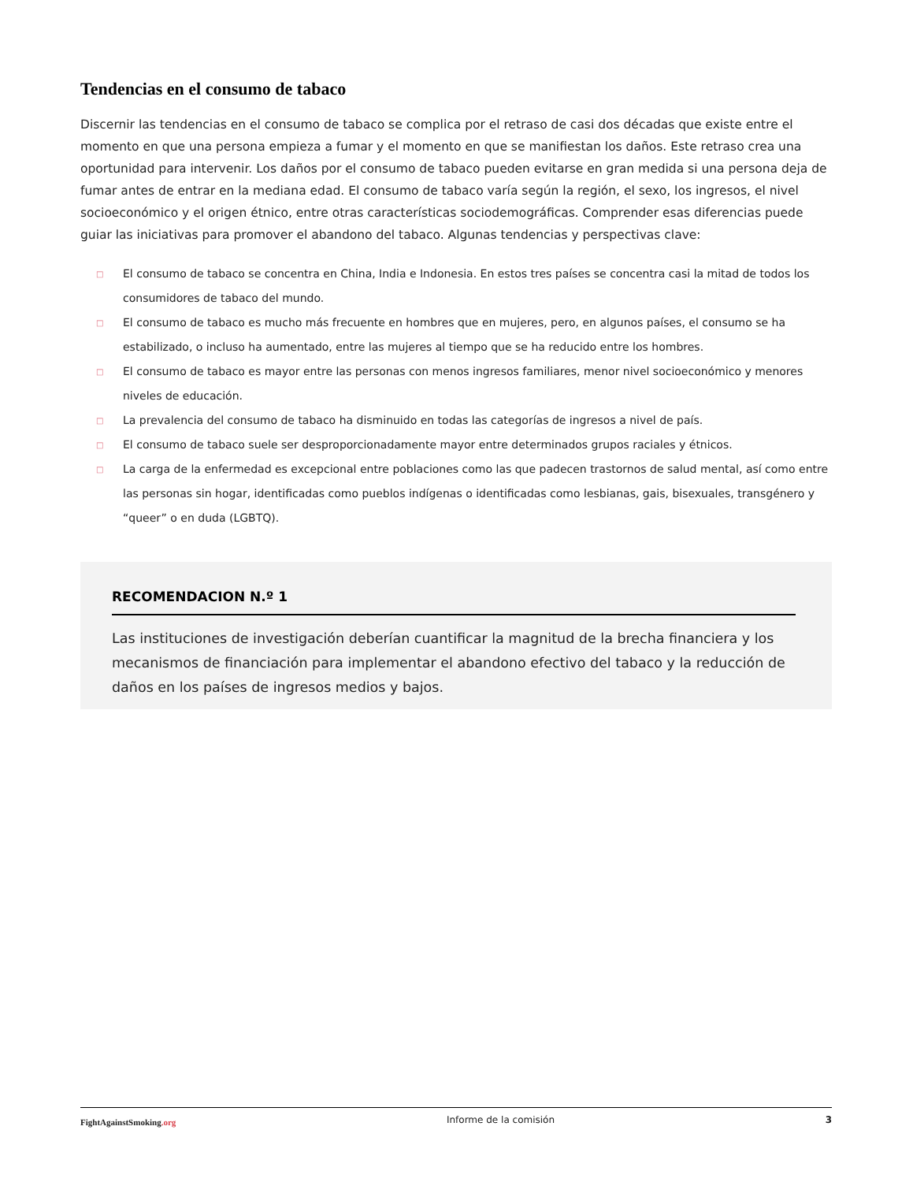Tendencias en el consumo de tabaco
Discernir las tendencias en el consumo de tabaco se complica por el retraso de casi dos décadas que existe entre el momento en que una persona empieza a fumar y el momento en que se manifiestan los daños. Este retraso crea una oportunidad para intervenir. Los daños por el consumo de tabaco pueden evitarse en gran medida si una persona deja de fumar antes de entrar en la mediana edad. El consumo de tabaco varía según la región, el sexo, los ingresos, el nivel socioeconómico y el origen étnico, entre otras características sociodemográficas. Comprender esas diferencias puede guiar las iniciativas para promover el abandono del tabaco. Algunas tendencias y perspectivas clave:
□ El consumo de tabaco se concentra en China, India e Indonesia. En estos tres países se concentra casi la mitad de todos los consumidores de tabaco del mundo.
□ El consumo de tabaco es mucho más frecuente en hombres que en mujeres, pero, en algunos países, el consumo se ha estabilizado, o incluso ha aumentado, entre las mujeres al tiempo que se ha reducido entre los hombres.
□ El consumo de tabaco es mayor entre las personas con menos ingresos familiares, menor nivel socioeconómico y menores niveles de educación.
□ La prevalencia del consumo de tabaco ha disminuido en todas las categorías de ingresos a nivel de país.
□ El consumo de tabaco suele ser desproporcionadamente mayor entre determinados grupos raciales y étnicos.
□ La carga de la enfermedad es excepcional entre poblaciones como las que padecen trastornos de salud mental, así como entre las personas sin hogar, identificadas como pueblos indígenas o identificadas como lesbianas, gais, bisexuales, transgénero y “queer” o en duda (LGBTQ).
RECOMENDACION N.º 1
Las instituciones de investigación deberían cuantificar la magnitud de la brecha financiera y los mecanismos de financiación para implementar el abandono efectivo del tabaco y la reducción de daños en los países de ingresos medios y bajos.
FightAgainstSmoking.org Informe de la comisión 3